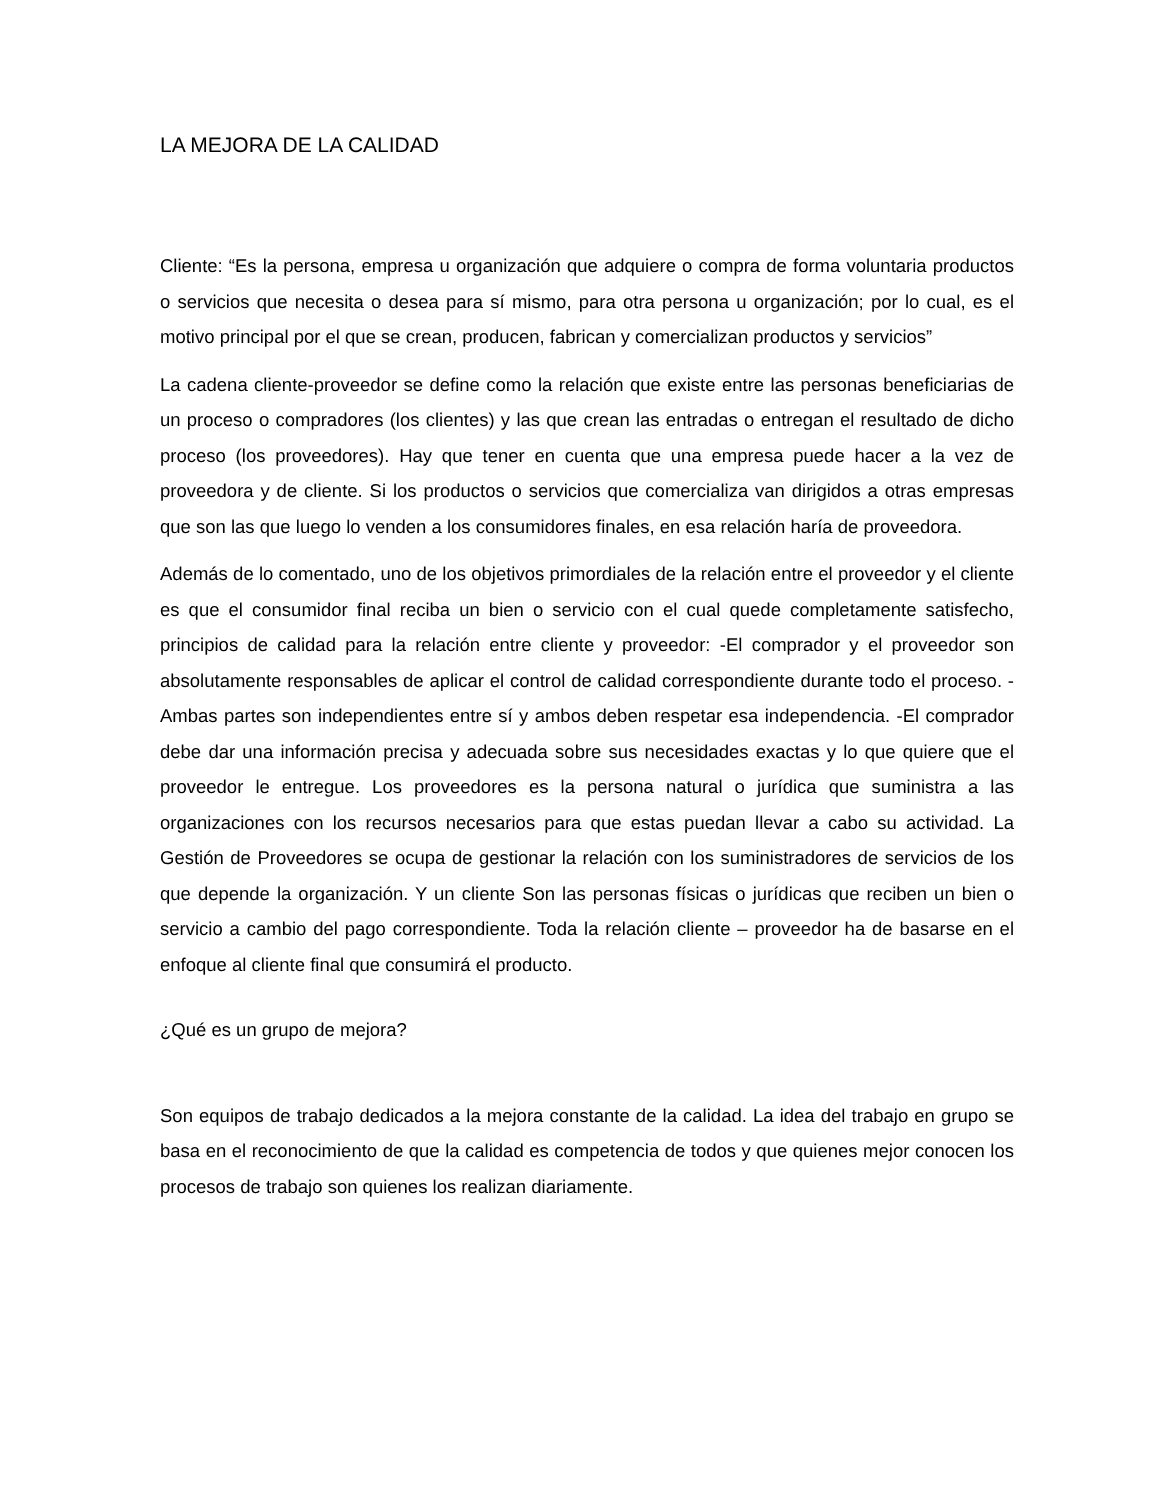LA MEJORA DE LA CALIDAD
Cliente: “Es la persona, empresa u organización que adquiere o compra de forma voluntaria productos o servicios que necesita o desea para sí mismo, para otra persona u organización; por lo cual, es el motivo principal por el que se crean, producen, fabrican y comercializan productos y servicios”
La cadena cliente-proveedor se define como la relación que existe entre las personas beneficiarias de un proceso o compradores (los clientes) y las que crean las entradas o entregan el resultado de dicho proceso (los proveedores). Hay que tener en cuenta que una empresa puede hacer a la vez de proveedora y de cliente. Si los productos o servicios que comercializa van dirigidos a otras empresas que son las que luego lo venden a los consumidores finales, en esa relación haría de proveedora.
Además de lo comentado, uno de los objetivos primordiales de la relación entre el proveedor y el cliente es que el consumidor final reciba un bien o servicio con el cual quede completamente satisfecho, principios de calidad para la relación entre cliente y proveedor: -El comprador y el proveedor son absolutamente responsables de aplicar el control de calidad correspondiente durante todo el proceso. -Ambas partes son independientes entre sí y ambos deben respetar esa independencia. -El comprador debe dar una información precisa y adecuada sobre sus necesidades exactas y lo que quiere que el proveedor le entregue. Los proveedores es la persona natural o jurídica que suministra a las organizaciones con los recursos necesarios para que estas puedan llevar a cabo su actividad. La Gestión de Proveedores se ocupa de gestionar la relación con los suministradores de servicios de los que depende la organización. Y un cliente Son las personas físicas o jurídicas que reciben un bien o servicio a cambio del pago correspondiente. Toda la relación cliente – proveedor ha de basarse en el enfoque al cliente final que consumirá el producto.
¿Qué es un grupo de mejora?
Son equipos de trabajo dedicados a la mejora constante de la calidad. La idea del trabajo en grupo se basa en el reconocimiento de que la calidad es competencia de todos y que quienes mejor conocen los procesos de trabajo son quienes los realizan diariamente.